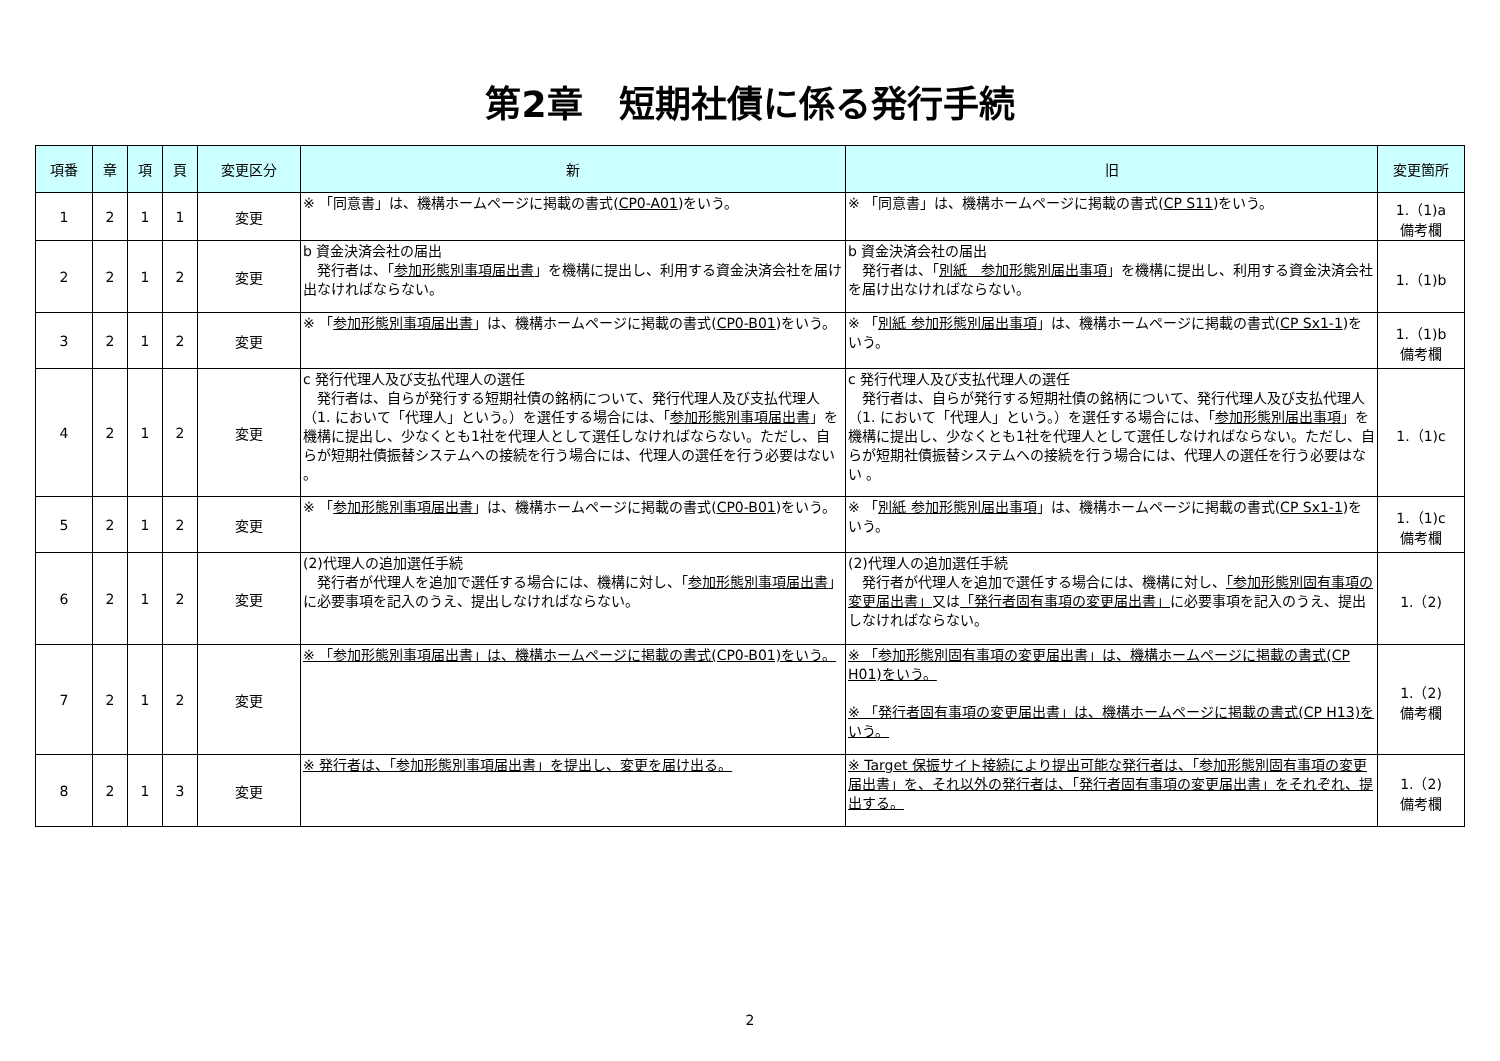第2章　短期社債に係る発行手続
| 項番 | 章 | 項 | 頁 | 変更区分 | 新 | 旧 | 変更箇所 |
| --- | --- | --- | --- | --- | --- | --- | --- |
| 1 | 2 | 1 | 1 | 変更 | ※ 「同意書」は、機構ホームページに掲載の書式( CP0-A01 )をいう。 | ※ 「同意書」は、機構ホームページに掲載の書式( CP S11 )をいう。 | 1.（1)a 備考欄 |
| 2 | 2 | 1 | 2 | 変更 | b 資金決済会社の届出 発行者は、「 参加形態別事項届出書 」を機構に提出し、利用する資金決済会社を届け出なければならない。 | b 資金決済会社の届出 発行者は、「 別紙 参加形態別届出事項 」を機構に提出し、利用する資金決済会社を届け出なければならない。 | 1.（1)b |
| 3 | 2 | 1 | 2 | 変更 | ※ 「 参加形態別事項届出書 」は、機構ホームページに掲載の書式( CP0-B01 )をいう。 | ※ 「 別紙 参加形態別届出事項 」は、機構ホームページに掲載の書式( CP Sx1-1 )をいう。 | 1.（1)b 備考欄 |
| 4 | 2 | 1 | 2 | 変更 | c 発行代理人及び支払代理人の選任 発行者は、自らが発行する短期社債の銘柄について、発行代理人及び支払代理人（1. において「代理人」という。）を選任する場合には、「 参加形態別事項届出書 」を機構に提出し、少なくとも1社を代理人として選任しなければならない。ただし、自らが短期社債振替システムへの接続を行う場合には、代理人の選任を行う必要はない 。 | c 発行代理人及び支払代理人の選任 発行者は、自らが発行する短期社債の銘柄について、発行代理人及び支払代理人（1. において「代理人」という。）を選任する場合には、「 参加形態別届出事項 」を機構に提出し、少なくとも1社を代理人として選任しなければならない。ただし、自らが短期社債振替システムへの接続を行う場合には、代理人の選任を行う必要はない 。 | 1.（1)c |
| 5 | 2 | 1 | 2 | 変更 | ※ 「 参加形態別事項届出書 」は、機構ホームページに掲載の書式( CP0-B01 )をいう。 | ※ 「 別紙 参加形態別届出事項 」は、機構ホームページに掲載の書式( CP Sx1-1 )をいう。 | 1.（1)c 備考欄 |
| 6 | 2 | 1 | 2 | 変更 | (2)代理人の追加選任手続 発行者が代理人を追加で選任する場合には、機構に対し、「 参加形態別事項届出書 」に必要事項を記入のうえ、提出しなければならない。 | (2)代理人の追加選任手続 発行者が代理人を追加で選任する場合には、機構に対し、 「参加形態別固有事項の変更届出書」 又は 「発行者固有事項の変更届出書」 に必要事項を記入のうえ、提出しなければならない。 | 1.（2) |
| 7 | 2 | 1 | 2 | 変更 | ※ 「参加形態別事項届出書」は、機構ホームページに掲載の書式(CP0-B01)をいう。 | ※ 「参加形態別固有事項の変更届出書」は、機構ホームページに掲載の書式(CP H01)をいう。 ※ 「発行者固有事項の変更届出書」は、機構ホームページに掲載の書式(CP H13)をいう。 | 1.（2) 備考欄 |
| 8 | 2 | 1 | 3 | 変更 | ※ 発行者は、「参加形態別事項届出書」を提出し、変更を届け出る。 | ※ Target 保振サイト接続により提出可能な発行者は、「参加形態別固有事項の変更届出書」を、それ以外の発行者は、「発行者固有事項の変更届出書」をそれぞれ、提出する。 | 1.（2) 備考欄 |
2